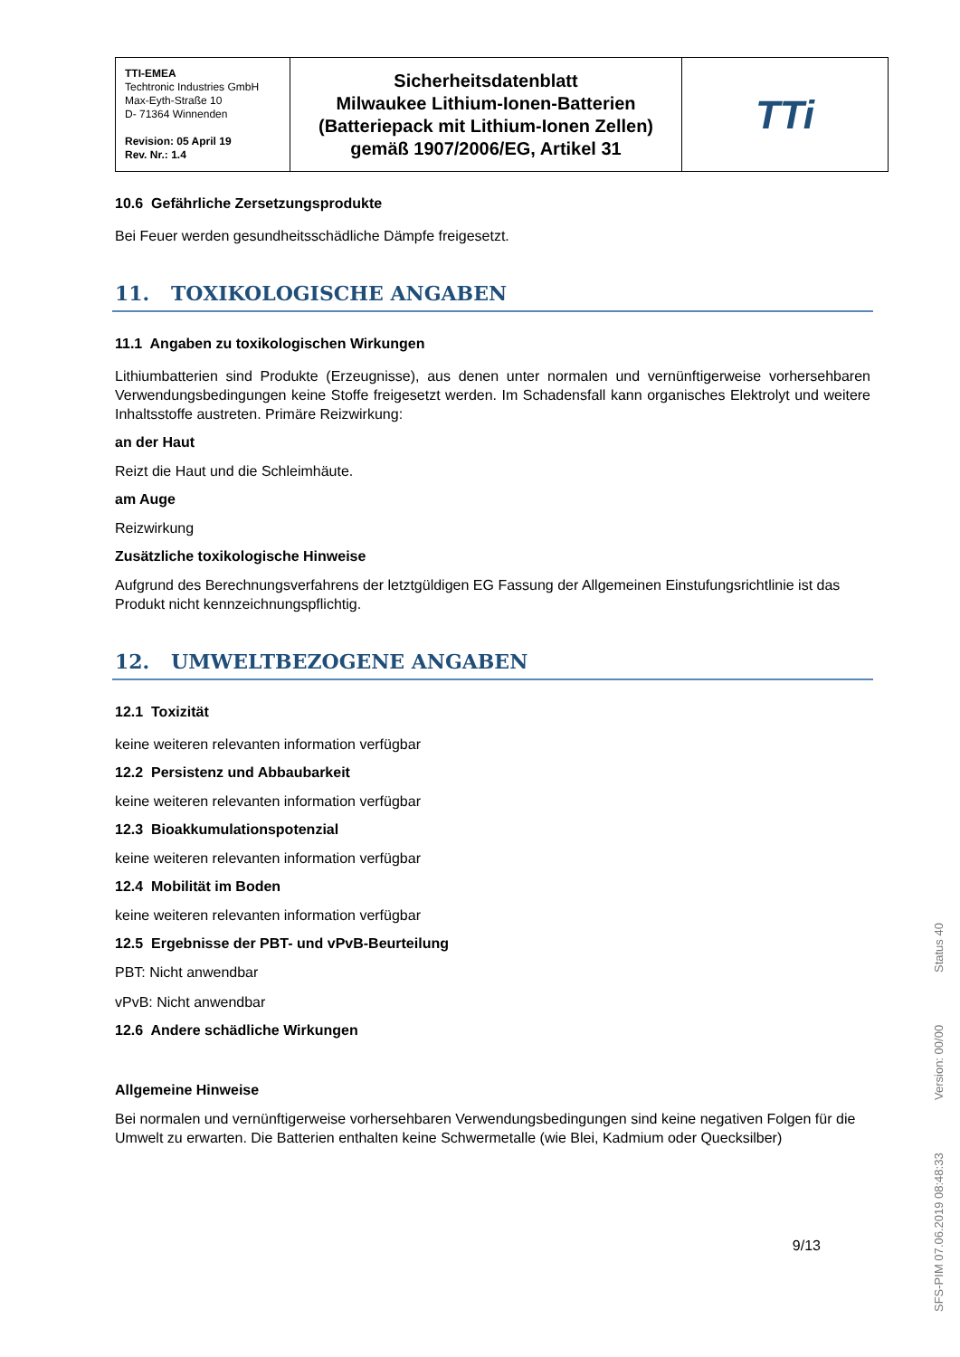| TTI-EMEA Techtronic Industries GmbH Max-Eyth-Straße 10 D- 71364 Winnenden Revision: 05 April 19 Rev. Nr.: 1.4 | Sicherheitsdatenblatt Milwaukee Lithium-Ionen-Batterien (Batteriepack mit Lithium-Ionen Zellen) gemäß 1907/2006/EG, Artikel 31 | TTi |
10.6 Gefährliche Zersetzungsprodukte
Bei Feuer werden gesundheitsschädliche Dämpfe freigesetzt.
11. TOXIKOLOGISCHE ANGABEN
11.1 Angaben zu toxikologischen Wirkungen
Lithiumbatterien sind Produkte (Erzeugnisse), aus denen unter normalen und vernünftigerweise vorhersehbaren Verwendungsbedingungen keine Stoffe freigesetzt werden. Im Schadensfall kann organisches Elektrolyt und weitere Inhaltsstoffe austreten. Primäre Reizwirkung:
an der Haut
Reizt die Haut und die Schleimhäute.
am Auge
Reizwirkung
Zusätzliche toxikologische Hinweise
Aufgrund des Berechnungsverfahrens der letztgüldigen EG Fassung der Allgemeinen Einstufungsrichtlinie ist das Produkt nicht kennzeichnungspflichtig.
12. UMWELTBEZOGENE ANGABEN
12.1 Toxizität
keine weiteren relevanten information verfügbar
12.2 Persistenz und Abbaubarkeit
keine weiteren relevanten information verfügbar
12.3 Bioakkumulationspotenzial
keine weiteren relevanten information verfügbar
12.4 Mobilität im Boden
keine weiteren relevanten information verfügbar
12.5 Ergebnisse der PBT- und vPvB-Beurteilung
PBT: Nicht anwendbar
vPvB: Nicht anwendbar
12.6 Andere schädliche Wirkungen
Allgemeine Hinweise
Bei normalen und vernünftigerweise vorhersehbaren Verwendungsbedingungen sind keine negativen Folgen für die Umwelt zu erwarten. Die Batterien enthalten keine Schwermetalle (wie Blei, Kadmium oder Quecksilber)
9/13
SFS-PIM 07.06.2019 08:48:33 Version: 00/00 Status 40